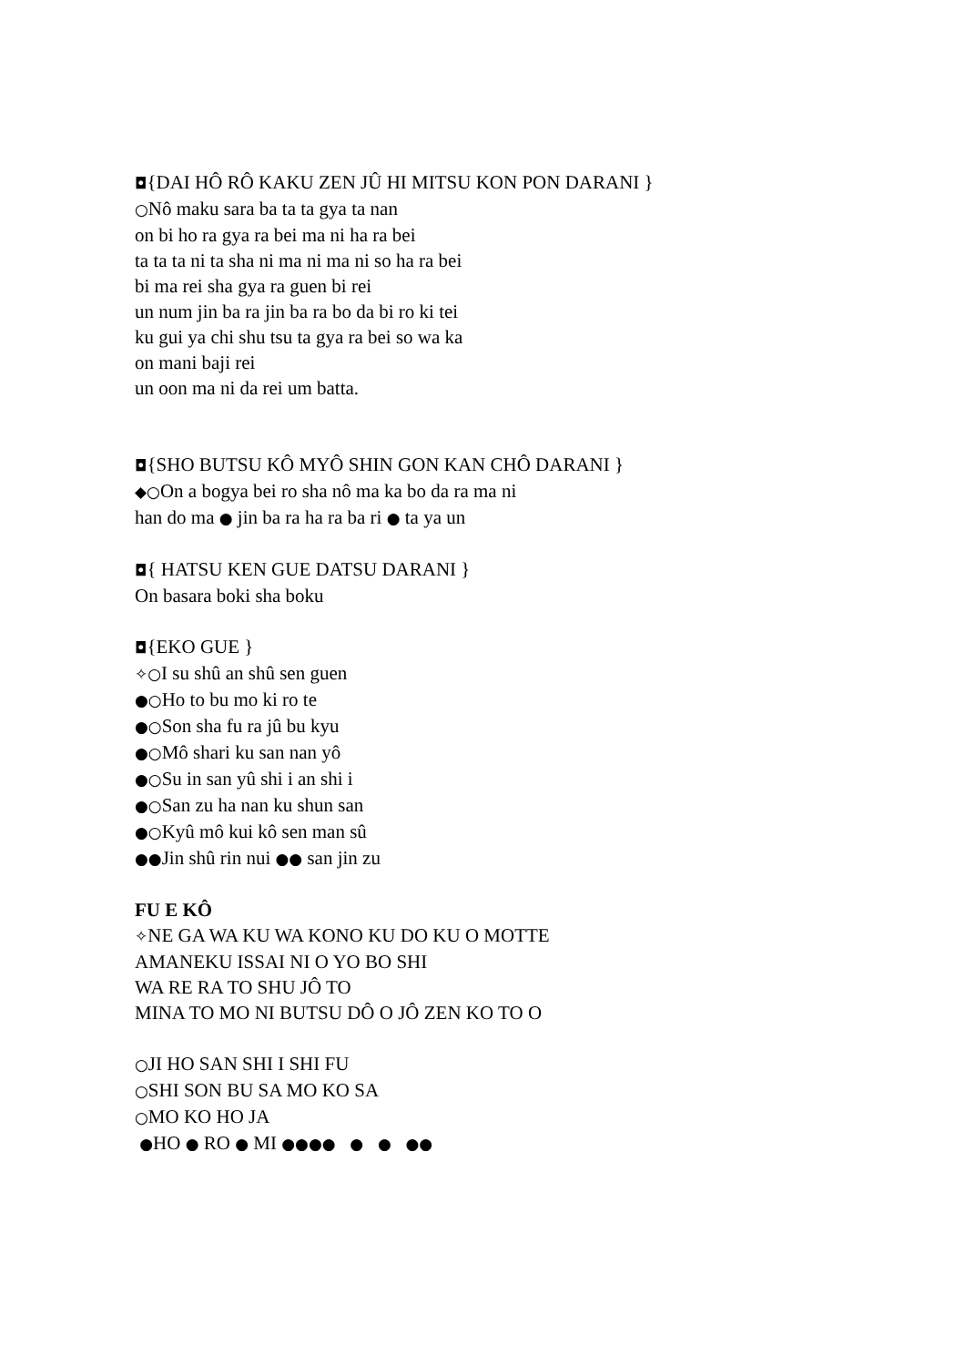◘{DAI HÔ RÔ KAKU ZEN JÛ HI MITSU KON PON DARANI }
○Nô maku sara ba ta ta gya ta nan
on bi ho ra gya ra bei ma ni ha ra bei
ta ta ta ni ta sha ni ma ni ma ni so ha ra bei
bi ma rei sha gya ra guen bi rei
un num jin ba ra jin ba ra bo da bi ro ki tei
ku gui ya chi shu tsu ta gya ra bei so wa ka
on mani baji rei
un oon ma ni da rei um batta.
◘{SHO BUTSU KÔ MYÔ SHIN GON KAN CHÔ DARANI }
◆○On a bogya bei ro sha nô ma ka bo da ra ma ni
han do ma ● jin ba ra ha ra ba ri ● ta ya un
◘{ HATSU KEN GUE DATSU DARANI }
On basara boki sha boku
◘{EKO GUE }
✧○I su shû an shû sen guen
●○Ho to bu mo ki ro te
●○Son sha fu ra jû bu kyu
●○Mô shari ku san nan yô
●○Su in san yû shi i an shi i
●○San zu ha nan ku shun san
●○Kyû mô kui kô sen man sû
●●Jin shû rin nui ●● san jin zu
FU E KÔ
✧NE GA WA KU WA KONO KU DO KU O MOTTE
AMANEKU ISSAI NI O YO BO SHI
WA RE RA TO SHU JÔ TO
MINA TO MO NI BUTSU DÔ O JÔ ZEN KO TO O
○JI HO SAN SHI I SHI FU
○SHI SON BU SA MO KO SA
○MO KO HO JA
●HO ● RO ● MI ●●●● ● ● ●●